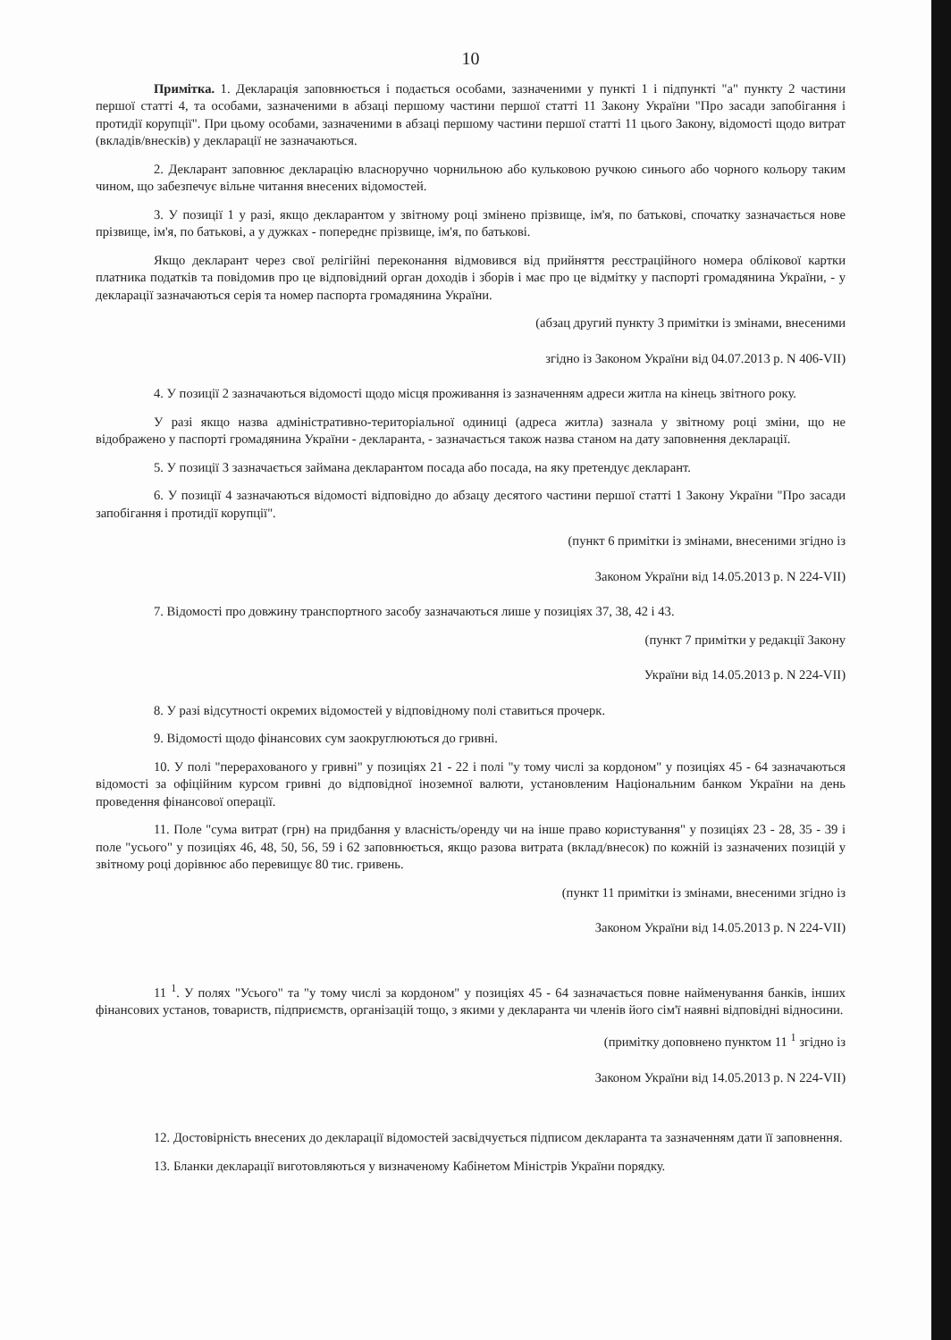10
Примітка. 1. Декларація заповнюється і подається особами, зазначеними у пункті 1 і підпункті "а" пункту 2 частини першої статті 4, та особами, зазначеними в абзаці першому частини першої статті 11 Закону України "Про засади запобігання і протидії корупції". При цьому особами, зазначеними в абзаці першому частини першої статті 11 цього Закону, відомості щодо витрат (вкладів/внесків) у декларації не зазначаються.
2. Декларант заповнює декларацію власноручно чорнильною або кульковою ручкою синього або чорного кольору таким чином, що забезпечує вільне читання внесених відомостей.
3. У позиції 1 у разі, якщо декларантом у звітному році змінено прізвище, ім'я, по батькові, спочатку зазначається нове прізвище, ім'я, по батькові, а у дужках - попереднє прізвище, ім'я, по батькові.
Якщо декларант через свої релігійні переконання відмовився від прийняття реєстраційного номера облікової картки платника податків та повідомив про це відповідний орган доходів і зборів і має про це відмітку у паспорті громадянина України, - у декларації зазначаються серія та номер паспорта громадянина України.
(абзац другий пункту 3 примітки із змінами, внесеними
згідно із Законом України від 04.07.2013 р. N 406-VII)
4. У позиції 2 зазначаються відомості щодо місця проживання із зазначенням адреси житла на кінець звітного року.
У разі якщо назва адміністративно-територіальної одиниці (адреса житла) зазнала у звітному році зміни, що не відображено у паспорті громадянина України - декларанта, - зазначається також назва станом на дату заповнення декларації.
5. У позиції 3 зазначається займана декларантом посада або посада, на яку претендує декларант.
6. У позиції 4 зазначаються відомості відповідно до абзацу десятого частини першої статті 1 Закону України "Про засади запобігання і протидії корупції".
(пункт 6 примітки із змінами, внесеними згідно із
Законом України від 14.05.2013 р. N 224-VII)
7. Відомості про довжину транспортного засобу зазначаються лише у позиціях 37, 38, 42 і 43.
(пункт 7 примітки у редакції Закону
України від 14.05.2013 р. N 224-VII)
8. У разі відсутності окремих відомостей у відповідному полі ставиться прочерк.
9. Відомості щодо фінансових сум заокруглюються до гривні.
10. У полі "перерахованого у гривні" у позиціях 21 - 22 і полі "у тому числі за кордоном" у позиціях 45 - 64 зазначаються відомості за офіційним курсом гривні до відповідної іноземної валюти, установленим Національним банком України на день проведення фінансової операції.
11. Поле "сума витрат (грн) на придбання у власність/оренду чи на інше право користування" у позиціях 23 - 28, 35 - 39 і поле "усього" у позиціях 46, 48, 50, 56, 59 і 62 заповнюється, якщо разова витрата (вклад/внесок) по кожній із зазначених позицій у звітному році дорівнює або перевищує 80 тис. гривень.
(пункт 11 примітки із змінами, внесеними згідно із
Законом України від 14.05.2013 р. N 224-VII)
11 <sup>1</sup>. У полях "Усього" та "у тому числі за кордоном" у позиціях 45 - 64 зазначається повне найменування банків, інших фінансових установ, товариств, підприємств, організацій тощо, з якими у декларанта чи членів його сім'ї наявні відповідні відносини.
(примітку доповнено пунктом 11 <sup>1</sup> згідно із
Законом України від 14.05.2013 р. N 224-VII)
12. Достовірність внесених до декларації відомостей засвідчується підписом декларанта та зазначенням дати її заповнення.
13. Бланки декларації виготовляються у визначеному Кабінетом Міністрів України порядку.